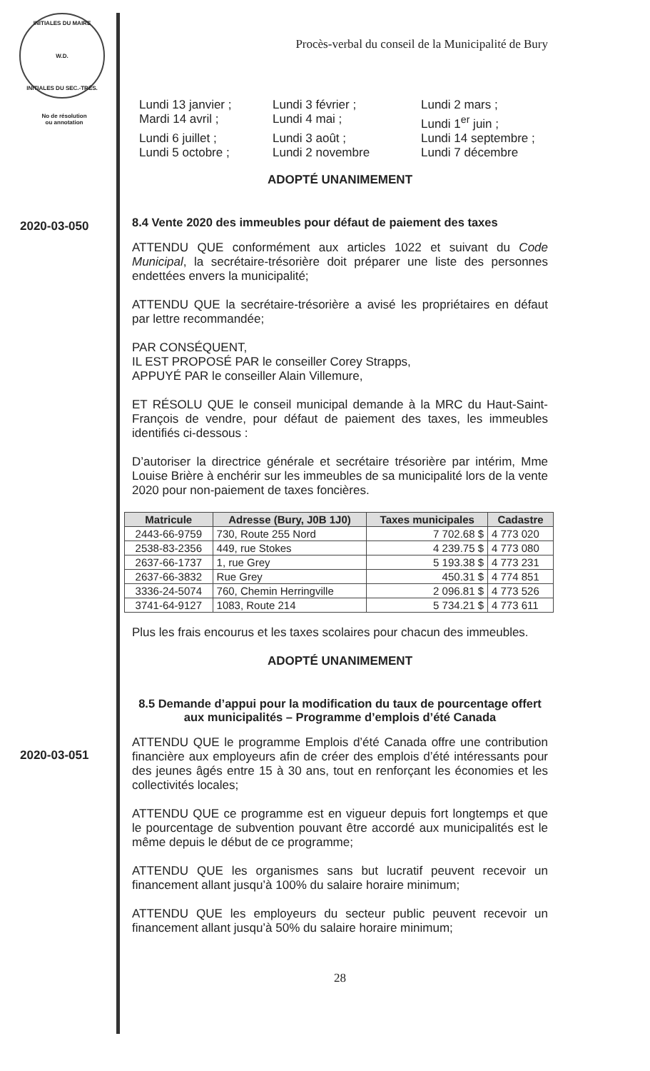INITIALES DU MAIRE
W.D.
INITIALES DU SEC.-TRÉS.
No de résolution
ou annotation
2020-03-050
2020-03-051
Procès-verbal du conseil de la Municipalité de Bury
Lundi 13 janvier ;
Lundi 3 février ;
Lundi 2 mars ;
Mardi 14 avril ;
Lundi 4 mai ;
Lundi 1<sup>er</sup> juin ;
Lundi 6 juillet ;
Lundi 3 août ;
Lundi 14 septembre ;
Lundi 5 octobre ;
Lundi 2 novembre
Lundi 7 décembre
ADOPTÉ UNANIMEMENT
8.4 Vente 2020 des immeubles pour défaut de paiement des taxes
ATTENDU QUE conformément aux articles 1022 et suivant du Code Municipal, la secrétaire-trésorière doit préparer une liste des personnes endettées envers la municipalité;
ATTENDU QUE la secrétaire-trésorière a avisé les propriétaires en défaut par lettre recommandée;
PAR CONSÉQUENT,
IL EST PROPOSÉ PAR le conseiller Corey Strapps,
APPUYÉ PAR le conseiller Alain Villemure,
ET RÉSOLU QUE le conseil municipal demande à la MRC du Haut-Saint-François de vendre, pour défaut de paiement des taxes, les immeubles identifiés ci-dessous :
D’autoriser la directrice générale et secrétaire trésorière par intérim, Mme Louise Brière à enchérir sur les immeubles de sa municipalité lors de la vente 2020 pour non-paiement de taxes foncières.
| Matricule | Adresse (Bury, J0B 1J0) | Taxes municipales | Cadastre |
| --- | --- | --- | --- |
| 2443-66-9759 | 730, Route 255 Nord | 7 702.68 $ | 4 773 020 |
| 2538-83-2356 | 449, rue Stokes | 4 239.75 $ | 4 773 080 |
| 2637-66-1737 | 1, rue Grey | 5 193.38 $ | 4 773 231 |
| 2637-66-3832 | Rue Grey | 450.31 $ | 4 774 851 |
| 3336-24-5074 | 760, Chemin Herringville | 2 096.81 $ | 4 773 526 |
| 3741-64-9127 | 1083, Route 214 | 5 734.21 $ | 4 773 611 |
Plus les frais encourus et les taxes scolaires pour chacun des immeubles.
ADOPTÉ UNANIMEMENT
8.5 Demande d’appui pour la modification du taux de pourcentage offert aux municipalités – Programme d’emplois d’été Canada
ATTENDU QUE le programme Emplois d’été Canada offre une contribution financière aux employeurs afin de créer des emplois d’été intéressants pour des jeunes âgés entre 15 à 30 ans, tout en renforçant les économies et les collectivités locales;
ATTENDU QUE ce programme est en vigueur depuis fort longtemps et que le pourcentage de subvention pouvant être accordé aux municipalités est le même depuis le début de ce programme;
ATTENDU QUE les organismes sans but lucratif peuvent recevoir un financement allant jusqu’à 100% du salaire horaire minimum;
ATTENDU QUE les employeurs du secteur public peuvent recevoir un financement allant jusqu’à 50% du salaire horaire minimum;
28